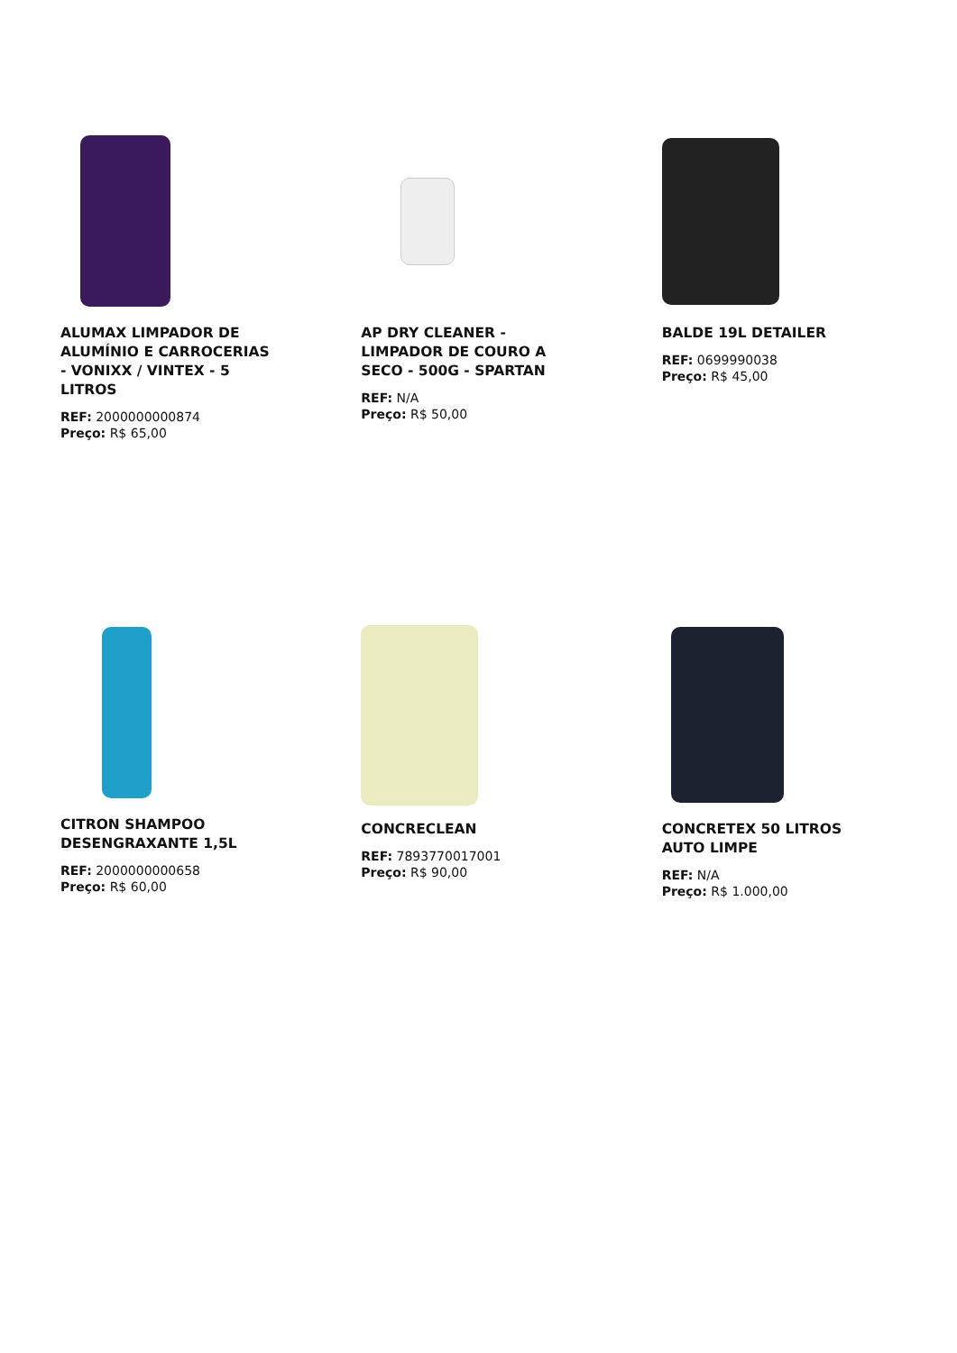ALUMAX LIMPADOR DE ALUMÍNIO E CARROCERIAS - VONIXX / VINTEX - 5 LITROS
REF: 2000000000874
Preço: R$ 65,00
AP DRY CLEANER - LIMPADOR DE COURO A SECO - 500G - SPARTAN
REF: N/A
Preço: R$ 50,00
BALDE 19L DETAILER
REF: 0699990038
Preço: R$ 45,00
CITRON SHAMPOO DESENGRAXANTE 1,5L
REF: 2000000000658
Preço: R$ 60,00
CONCRECLEAN
REF: 7893770017001
Preço: R$ 90,00
CONCRETEX 50 LITROS AUTO LIMPE
REF: N/A
Preço: R$ 1.000,00